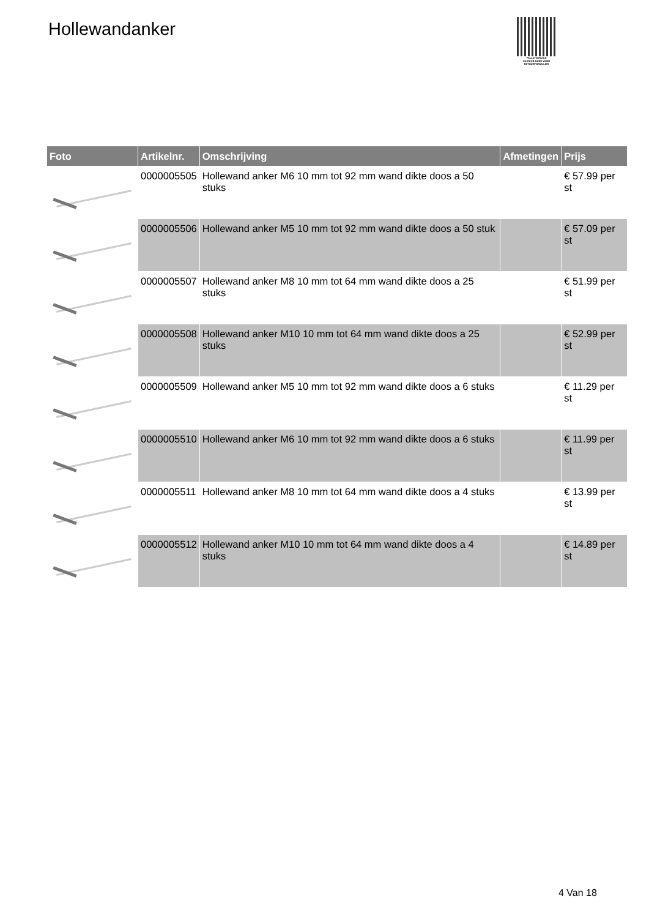Hollewandanker
PALLETSERVICE
SCAN QR-CODE VOOR RETOURFORMULIER
| Foto | Artikelnr. | Omschrijving | Afmetingen | Prijs |
| --- | --- | --- | --- | --- |
| | 0000005505 | Hollewand anker M6 10 mm tot 92 mm wand dikte doos a 50 stuks | | € 57.99 per st |
| | 0000005506 | Hollewand anker M5 10 mm tot 92 mm wand dikte doos a 50 stuk | | € 57.09 per st |
| | 0000005507 | Hollewand anker M8 10 mm tot 64 mm wand dikte doos a 25 stuks | | € 51.99 per st |
| | 0000005508 | Hollewand anker M10 10 mm tot 64 mm wand dikte doos a 25 stuks | | € 52.99 per st |
| | 0000005509 | Hollewand anker M5 10 mm tot 92 mm wand dikte doos a 6 stuks | | € 11.29 per st |
| | 0000005510 | Hollewand anker M6 10 mm tot 92 mm wand dikte doos a 6 stuks | | € 11.99 per st |
| | 0000005511 | Hollewand anker M8 10 mm tot 64 mm wand dikte doos a 4 stuks | | € 13.99 per st |
| | 0000005512 | Hollewand anker M10 10 mm tot 64 mm wand dikte doos a 4 stuks | | € 14.89 per st |
4 Van 18